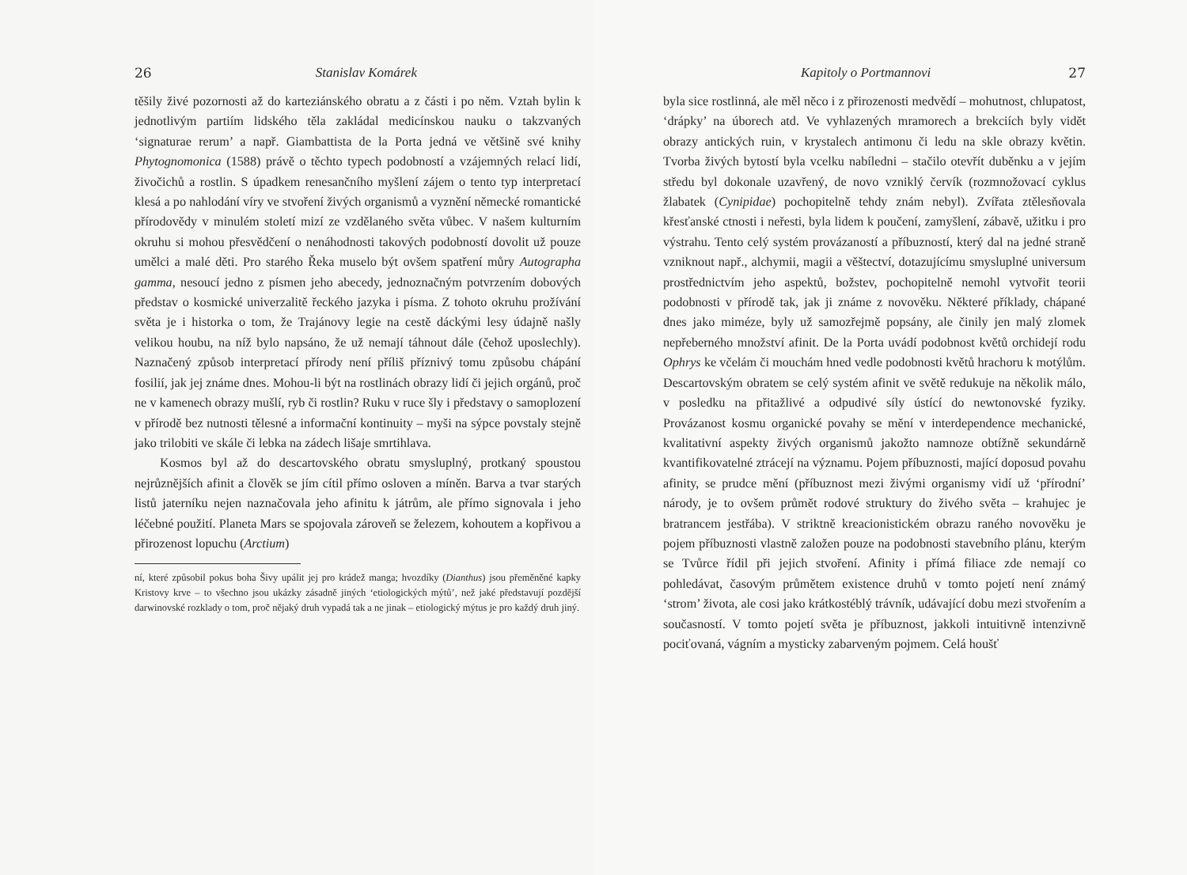26 Stanislav Komárek
těšily živé pozornosti až do karteziánského obratu a z části i po něm. Vztah bylin k jednotlivým partiím lidského těla zakládal medicínskou nauku o takzvaných ‘signaturae rerum’ a např. Giambattista de la Porta jedná ve většině své knihy Phytognomonica (1588) právě o těchto typech podobností a vzájemných relací lidí, živočichů a rostlin. S úpadkem renesančního myšlení zájem o tento typ interpretací klesá a po nahlodání víry ve stvoření živých organismů a vyznění německé romantické přírodovědy v minulém století mizí ze vzdělaného světa vůbec. V našem kulturním okruhu si mohou přesvědčení o nenáhodnosti takových podobností dovolit už pouze umělci a malé děti. Pro starého Řeka muselo být ovšem spatření můry Autographa gamma, nesoucí jedno z písmen jeho abecedy, jednoznačným potvrzením dobových představ o kosmické univerzalitě řeckého jazyka i písma. Z tohoto okruhu prožívání světa je i historka o tom, že Trajánovy legie na cestě dáckými lesy údajně našly velikou houbu, na níž bylo napsáno, že už nemají táhnout dále (čehož uposlechly). Naznačený způsob interpretací přírody není příliš příznivý tomu způsobu chápání fosilií, jak jej známe dnes. Mohou-li být na rostlinách obrazy lidí či jejich orgánů, proč ne v kamenech obrazy mušlí, ryb či rostlin? Ruku v ruce šly i představy o samoplození v přírodě bez nutnosti tělesné a informační kontinuity – myši na sýpce povstaly stejně jako trilobiti ve skále či lebka na zádech lišaje smrtihlava.
Kosmos byl až do descartovského obratu smysluplný, protkaný spoustou nejrůznějších afinit a člověk se jím cítil přímo osloven a míněn. Barva a tvar starých listů jaterníku nejen naznačovala jeho afinitu k játrům, ale přímo signovala i jeho léčebné použití. Planeta Mars se spojovala zároveň se železem, kohoutem a kopřivou a přirozenost lopuchu (Arctium)
ní, které způsobil pokus boha Šivy upálit jej pro krádež manga; hvozdíky (Dianthus) jsou přeměněné kapky Kristovy krve – to všechno jsou ukázky zásadně jiných ‘etiologických mýtů’, než jaké představují pozdější darwinovské rozklady o tom, proč nějaký druh vypadá tak a ne jinak – etiologický mýtus je pro každý druh jiný.
Kapitoly o Portmannovi 27
byla sice rostlinná, ale měl něco i z přirozenosti medvědí – mohutnost, chlupatost, ‘drápky’ na úborech atd. Ve vyhlazených mramorech a brekciích byly vidět obrazy antických ruin, v krystalech antimonu či ledu na skle obrazy květin. Tvorba živých bytostí byla vcelku nabíledni – stačilo otevřít duběnku a v jejím středu byl dokonale uzavřený, de novo vzniklý červík (rozmnožovací cyklus žlabatek (Cynipidae) pochopitelně tehdy znám nebyl). Zvířata ztělesňovala křesťanské ctnosti i neřesti, byla lidem k poučení, zamyšlení, zábavě, užitku i pro výstrahu. Tento celý systém provázaností a příbuzností, který dal na jedné straně vzniknout např., alchymii, magii a věštectví, dotazujícímu smysluplné universum prostřednictvím jeho aspektů, božstev, pochopitelně nemohl vytvořit teorii podobnosti v přírodě tak, jak ji známe z novověku. Některé příklady, chápané dnes jako miméze, byly už samozřejmě popsány, ale činily jen malý zlomek nepřeberného množství afinit. De la Porta uvádí podobnost květů orchidejí rodu Ophrys ke včelám či mouchám hned vedle podobnosti květů hrachoru k motýlům. Descartovským obratem se celý systém afinit ve světě redukuje na několik málo, v posledku na přitažlivé a odpudivé síly ústící do newtonovské fyziky. Provázanost kosmu organické povahy se mění v interdependence mechanické, kvalitativní aspekty živých organismů jakožto namnoze obtížně sekundárně kvantifikovatelné ztrácejí na významu. Pojem příbuznosti, mající doposud povahu afinity, se prudce mění (příbuznost mezi živými organismy vidí už ‘přírodní’ národy, je to ovšem průmět rodové struktury do živého světa – krahujec je bratrancem jestřába). V striktně kreacionistickém obrazu raného novověku je pojem příbuznosti vlastně založen pouze na podobnosti stavebního plánu, kterým se Tvůrce řídil při jejich stvoření. Afinity i přímá filiace zde nemají co pohledávat, časovým průmětem existence druhů v tomto pojetí není známý ‘strom’ života, ale cosi jako krátkostéblý trávník, udávající dobu mezi stvořením a současností. V tomto pojetí světa je příbuznost, jakkoli intuitivně intenzivně pociťovaná, vágním a mysticky zabarveným pojmem. Celá houšť